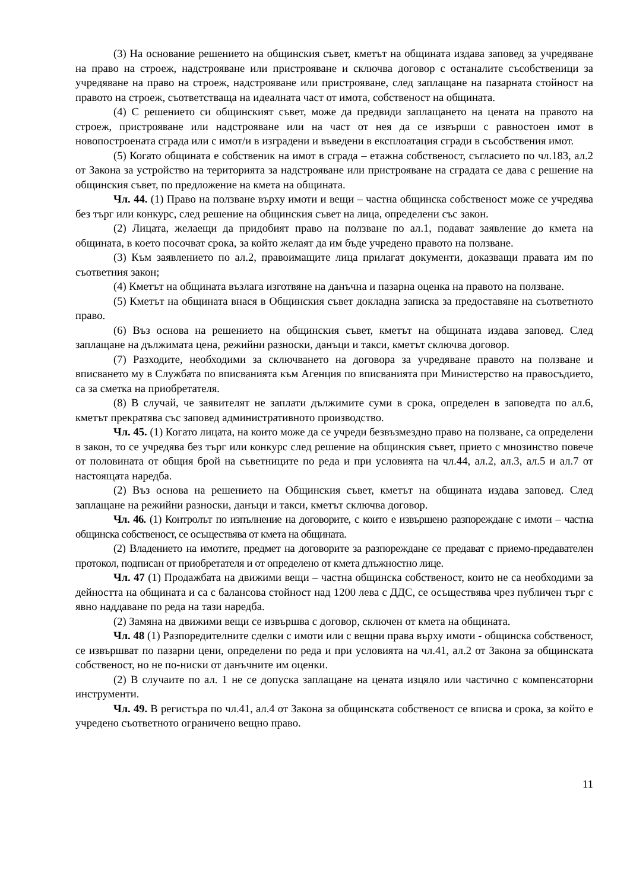(3) На основание решението на общинския съвет, кметът на общината издава заповед за учредяване на право на строеж, надстрояване или пристрояване и сключва договор с останалите съсобственици за учредяване на право на строеж, надстрояване или пристрояване, след заплащане на пазарната стойност на правото на строеж, съответстваща на идеалната част от имота, собственост на общината.
(4) С решението си общинският съвет, може да предвиди заплащането на цената на правото на строеж, пристрояване или надстрояване или на част от нея да се извърши с равностоен имот в новопостроената сграда или с имот/и в изградени и въведени в експлоатация сгради в съсобствения имот.
(5) Когато общината е собственик на имот в сграда – етажна собственост, съгласието по чл.183, ал.2 от Закона за устройство на територията за надстрояване или пристрояване на сградата се дава с решение на общинския съвет, по предложение на кмета на общината.
Чл. 44. (1) Право на ползване върху имоти и вещи – частна общинска собственост може се учредява без търг или конкурс, след решение на общинския съвет на лица, определени със закон.
(2) Лицата, желаещи да придобият право на ползване по ал.1, подават заявление до кмета на общината, в което посочват срока, за който желаят да им бъде учредено правото на ползване.
(3) Към заявлението по ал.2, правоимащите лица прилагат документи, доказващи правата им по съответния закон;
(4) Кметът на общината възлага изготвяне на данъчна и пазарна оценка на правото на ползване.
(5) Кметът на общината внася в Общинския съвет докладна записка за предоставяне на съответното право.
(6) Въз основа на решението на общинския съвет, кметът на общината издава заповед. След заплащане на дължимата цена, режийни разноски, данъци и такси, кметът сключва договор.
(7) Разходите, необходими за сключването на договора за учредяване правото на ползване и вписването му в Службата по вписванията към Агенция по вписванията при Министерство на правосъдието, са за сметка на приобретателя.
(8) В случай, че заявителят не заплати дължимите суми в срока, определен в заповедта по ал.6, кметът прекратява със заповед административното производство.
Чл. 45. (1) Когато лицата, на които може да се учреди безвъзмездно право на ползване, са определени в закон, то се учредява без търг или конкурс след решение на общинския съвет, прието с мнозинство повече от половината от общия брой на съветниците по реда и при условията на чл.44, ал.2, ал.3, ал.5 и ал.7 от настоящата наредба.
(2) Въз основа на решението на Общинския съвет, кметът на общината издава заповед. След заплащане на режийни разноски, данъци и такси, кметът сключва договор.
Чл. 46. (1) Контролът по изпълнение на договорите, с които е извършено разпореждане с имоти – частна общинска собственост, се осъществява от кмета на общината.
(2) Владението на имотите, предмет на договорите за разпореждане се предават с приемо-предавателен протокол, подписан от приобретателя и от определено от кмета длъжностно лице.
Чл. 47 (1) Продажбата на движими вещи – частна общинска собственост, които не са необходими за дейността на общината и са с балансова стойност над 1200 лева с ДДС, се осъществява чрез публичен търг с явно наддаване по реда на тази наредба.
(2) Замяна на движими вещи се извършва с договор, сключен от кмета на общината.
Чл. 48 (1) Разпоредителните сделки с имоти или с вещни права върху имоти - общинска собственост, се извършват по пазарни цени, определени по реда и при условията на чл.41, ал.2 от Закона за общинската собственост, но не по-ниски от данъчните им оценки.
(2) В случаите по ал. 1 не се допуска заплащане на цената изцяло или частично с компенсаторни инструменти.
Чл. 49. В регистъра по чл.41, ал.4 от Закона за общинската собственост се вписва и срока, за който е учредено съответното ограничено вещно право.
11